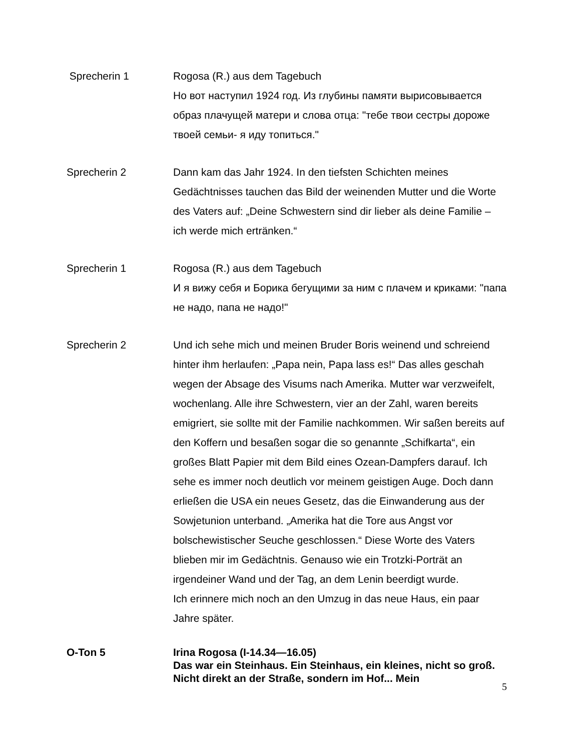Sprecherin 1 Rogosa (R.) aus dem Tagebuch
Но вот наступил 1924 год. Из глубины памяти вырисовывается образ плачущей матери и слова отца: "тебе твои сестры дороже твоей семьи- я иду топиться."
Sprecherin 2 Dann kam das Jahr 1924. In den tiefsten Schichten meines Gedächtnisses tauchen das Bild der weinenden Mutter und die Worte des Vaters auf: „Deine Schwestern sind dir lieber als deine Familie – ich werde mich ertränken.“
Sprecherin 1 Rogosa (R.) aus dem Tagebuch
И я вижу себя и Борика бегущими за ним с плачем и криками: "папа не надо, папа не надо!"
Sprecherin 2 Und ich sehe mich und meinen Bruder Boris weinend und schreiend hinter ihm herlaufen: „Papa nein, Papa lass es!“ Das alles geschah wegen der Absage des Visums nach Amerika. Mutter war verzweifelt, wochenlang. Alle ihre Schwestern, vier an der Zahl, waren bereits emigriert, sie sollte mit der Familie nachkommen. Wir saßen bereits auf den Koffern und besaßen sogar die so genannte „Schifkarta“, ein großes Blatt Papier mit dem Bild eines Ozean-Dampfers darauf. Ich sehe es immer noch deutlich vor meinem geistigen Auge. Doch dann erließen die USA ein neues Gesetz, das die Einwanderung aus der Sowjetunion unterband. „Amerika hat die Tore aus Angst vor bolschewistischer Seuche geschlossen.“ Diese Worte des Vaters blieben mir im Gedächtnis. Genauso wie ein Trotzki-Porträt an irgendeiner Wand und der Tag, an dem Lenin beerdigt wurde.
Ich erinnere mich noch an den Umzug in das neue Haus, ein paar Jahre später.
O-Ton 5 Irina Rogosa (I-14.34—16.05)
Das war ein Steinhaus. Ein Steinhaus, ein kleines, nicht so groß. Nicht direkt an der Straße, sondern im Hof... Mein
5